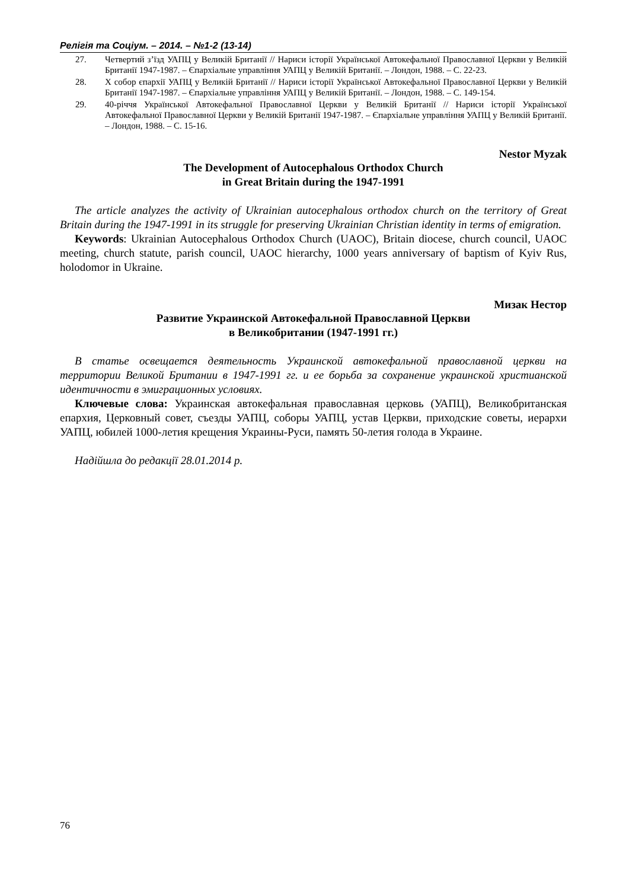Релігія та Соціум. – 2014. – №1-2 (13-14)
27. Четвертий з’їзд УАПЦ у Великій Британії // Нариси історії Української Автокефальної Православної Церкви у Великій Британії 1947-1987. – Єпархіальне управління УАПЦ у Великій Британії. – Лондон, 1988. – С. 22-23.
28. Х собор єпархії УАПЦ у Великій Британії // Нариси історії Української Автокефальної Православної Церкви у Великій Британії 1947-1987. – Єпархіальне управління УАПЦ у Великій Британії. – Лондон, 1988. – С. 149-154.
29. 40-річчя Української Автокефальної Православної Церкви у Великій Британії // Нариси історії Української Автокефальної Православної Церкви у Великій Британії 1947-1987. – Єпархіальне управління УАПЦ у Великій Британії. – Лондон, 1988. – С. 15-16.
Nestor Myzak
The Development of Autocephalous Orthodox Church
in Great Britain during the 1947-1991
The article analyzes the activity of Ukrainian autocephalous orthodox church on the territory of Great Britain during the 1947-1991 in its struggle for preserving Ukrainian Christian identity in terms of emigration.
Keywords: Ukrainian Autocephalous Orthodox Church (UAOC), Britain diocese, church council, UAOC meeting, church statute, parish council, UAOC hierarchy, 1000 years anniversary of baptism of Kyiv Rus, holodomor in Ukraine.
Мизак Нестор
Развитие Украинской Автокефальной Православной Церкви
в Великобритании (1947-1991 гг.)
В статье освещается деятельность Украинской автокефальной православной церкви на территории Великой Британии в 1947-1991 гг. и ее борьба за сохранение украинской христианской идентичности в эмиграционных условиях.
Ключевые слова: Украинская автокефальная православная церковь (УАПЦ), Великобританская епархия, Церковный совет, съезды УАПЦ, соборы УАПЦ, устав Церкви, приходские советы, иерархи УАПЦ, юбилей 1000-летия крещения Украины-Руси, память 50-летия голода в Украине.
Надійшла до редакції 28.01.2014 р.
76